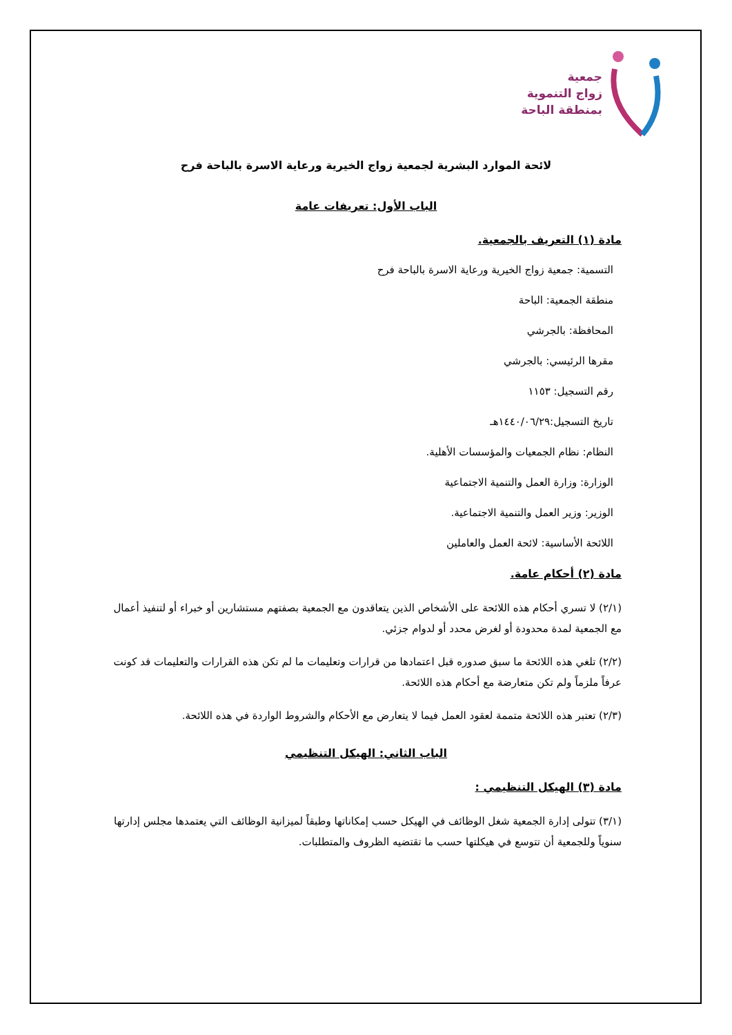جمعية
زواج التنموية
بمنطقة الباحة
لائحة الموارد البشرية لجمعية زواج الخيرية ورعاية الاسرة بالباحة فرح
الباب الأول: تعريفات عامة
مادة (١) التعريف بالجمعية.
التسمية: جمعية زواج الخيرية ورعاية الاسرة بالباحة فرح
منطقة الجمعية: الباحة
المحافظة: بالجرشي
مقرها الرئيسي: بالجرشي
رقم التسجيل: ١١٥٣
تاريخ التسجيل:١٤٤٠/٠٦/٢٩هـ
النظام: نظام الجمعيات والمؤسسات الأهلية.
الوزارة: وزارة العمل والتنمية الاجتماعية
الوزير: وزير العمل والتنمية الاجتماعية.
اللائحة الأساسية: لائحة العمل والعاملين
مادة (٢) أحكام عامة.
(٢/١) لا تسري أحكام هذه اللائحة على الأشخاص الذين يتعاقدون مع الجمعية بصفتهم مستشارين أو خبراء أو لتنفيذ أعمال مع الجمعية لمدة محدودة أو لغرض محدد أو لدوام جزئي.
(٢/٢) تلغي هذه اللائحة ما سبق صدوره قبل اعتمادها من قرارات وتعليمات ما لم تكن هذه القرارات والتعليمات قد كونت عرفاً ملزماً ولم تكن متعارضة مع أحكام هذه اللائحة.
(٢/٣) تعتبر هذه اللائحة متممة لعقود العمل فيما لا يتعارض مع الأحكام والشروط الواردة في هذه اللائحة.
الباب الثاني: الهيكل التنظيمي
مادة (٣) الهيكل التنظيمي :
(٣/١) تتولى إدارة الجمعية شغل الوظائف في الهيكل حسب إمكاناتها وطبقاً لميزانية الوظائف التي يعتمدها مجلس إدارتها سنوياً وللجمعية أن تتوسع في هيكلتها حسب ما تقتضيه الظروف والمتطلبات.